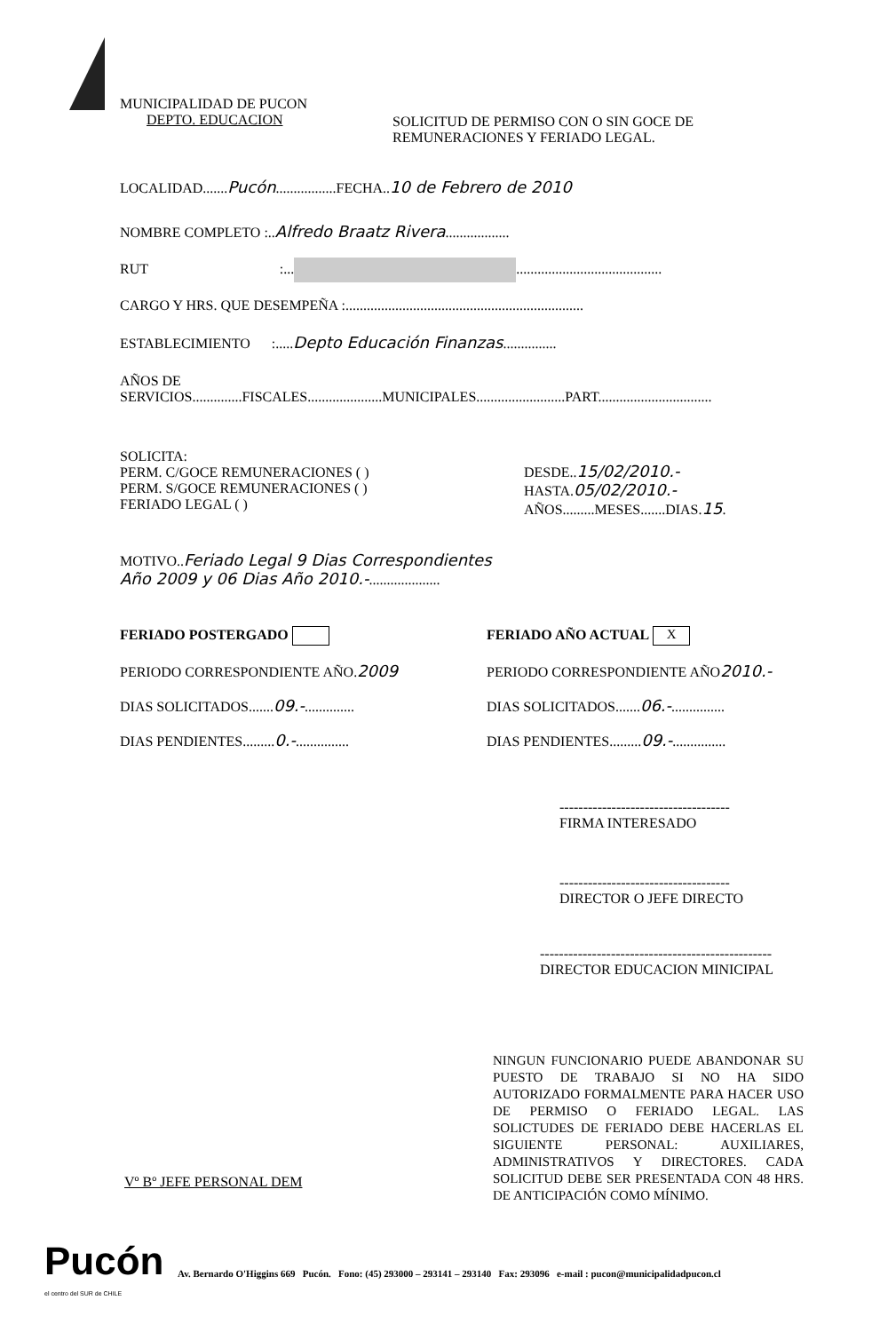MUNICIPALIDAD DE PUCON
DEPTO. EDUCACION
SOLICITUD DE PERMISO CON O SIN GOCE DE
REMUNERACIONES Y FERIADO LEGAL.
LOCALIDAD.......Pucón.................FECHA..10 de Febrero de 2010
NOMBRE COMPLETO :..Alfredo Braatz Rivera..................
RUT :... .........................................
CARGO Y HRS. QUE DESEMPEÑA :...................................................................
ESTABLECIMIENTO :.....Depto Educación Finanzas...............
AÑOS DE
SERVICIOS..............FISCALES.....................MUNICIPALES.........................PART................................
SOLICITA:
PERM. C/GOCE REMUNERACIONES ( )
PERM. S/GOCE REMUNERACIONES ( )
FERIADO LEGAL ( )
DESDE..15/02/2010.-
HASTA.05/02/2010.-
AÑOS.........MESES.......DIAS.15.
MOTIVO..Feriado Legal 9 Dias Correspondientes
Año 2009 y 06 Dias Año 2010.-....................
FERIADO POSTERGADO
PERIODO CORRESPONDIENTE AÑO.2009
DIAS SOLICITADOS.......09.-..............
DIAS PENDIENTES.........0.-...............
FERIADO AÑO ACTUAL X
PERIODO CORRESPONDIENTE AÑO2010.-
DIAS SOLICITADOS.......06.-...............
DIAS PENDIENTES.........09.-...............
------------------------------------
FIRMA INTERESADO
------------------------------------
DIRECTOR O JEFE DIRECTO
-------------------------------------------------
DIRECTOR EDUCACION MINICIPAL
Vº Bº JEFE PERSONAL DEM
NINGUN FUNCIONARIO PUEDE ABANDONAR SU PUESTO DE TRABAJO SI NO HA SIDO AUTORIZADO FORMALMENTE PARA HACER USO DE PERMISO O FERIADO LEGAL. LAS SOLICTUDES DE FERIADO DEBE HACERLAS EL SIGUIENTE PERSONAL: AUXILIARES, ADMINISTRATIVOS Y DIRECTORES. CADA SOLICITUD DEBE SER PRESENTADA CON 48 HRS. DE ANTICIPACIÓN COMO MÍNIMO.
Pucón
el centro del SUR de CHILE
Av. Bernardo O'Higgins 669 Pucón. Fono: (45) 293000 – 293141 – 293140 Fax: 293096 e-mail : pucon@municipalidadpucon.cl